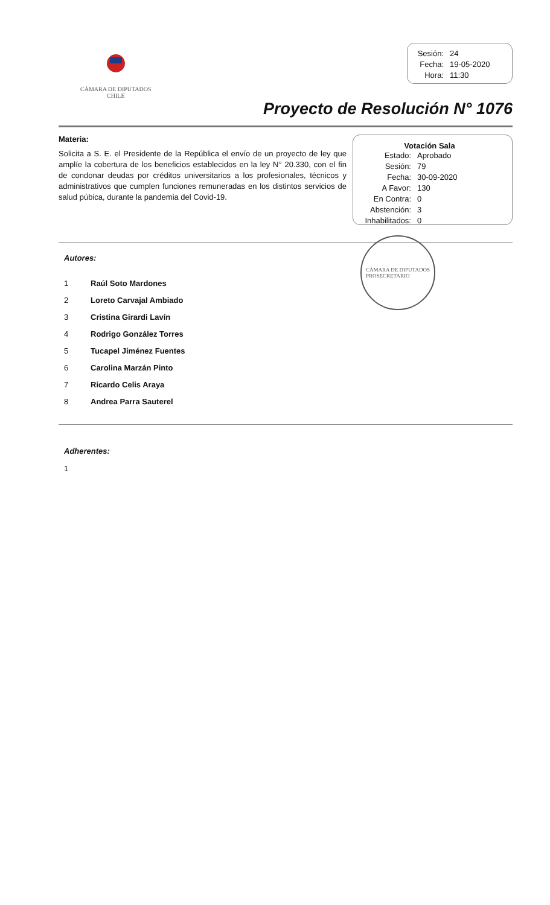CÁMARA DE DIPUTADOS
CHILE
Sesión: 24
Fecha: 19-05-2020
Hora: 11:30
Proyecto de Resolución N° 1076
Materia:
Solicita a S. E. el Presidente de la República el envío de un proyecto de ley que amplíe la cobertura de los beneficios establecidos en la ley N° 20.330, con el fin de condonar deudas por créditos universitarios a los profesionales, técnicos y administrativos que cumplen funciones remuneradas en los distintos servicios de salud púbica, durante la pandemia del Covid-19.
Votación Sala
Estado: Aprobado
Sesión: 79
Fecha: 30-09-2020
A Favor: 130
En Contra: 0
Abstención: 3
Inhabilitados: 0
CÁMARA DE DIPUTADOS
PROSECRETARIO
Autores:
1 Raúl Soto Mardones
2 Loreto Carvajal Ambiado
3 Cristina Girardi Lavín
4 Rodrigo González Torres
5 Tucapel Jiménez Fuentes
6 Carolina Marzán Pinto
7 Ricardo Celis Araya
8 Andrea Parra Sauterel
Adherentes:
1